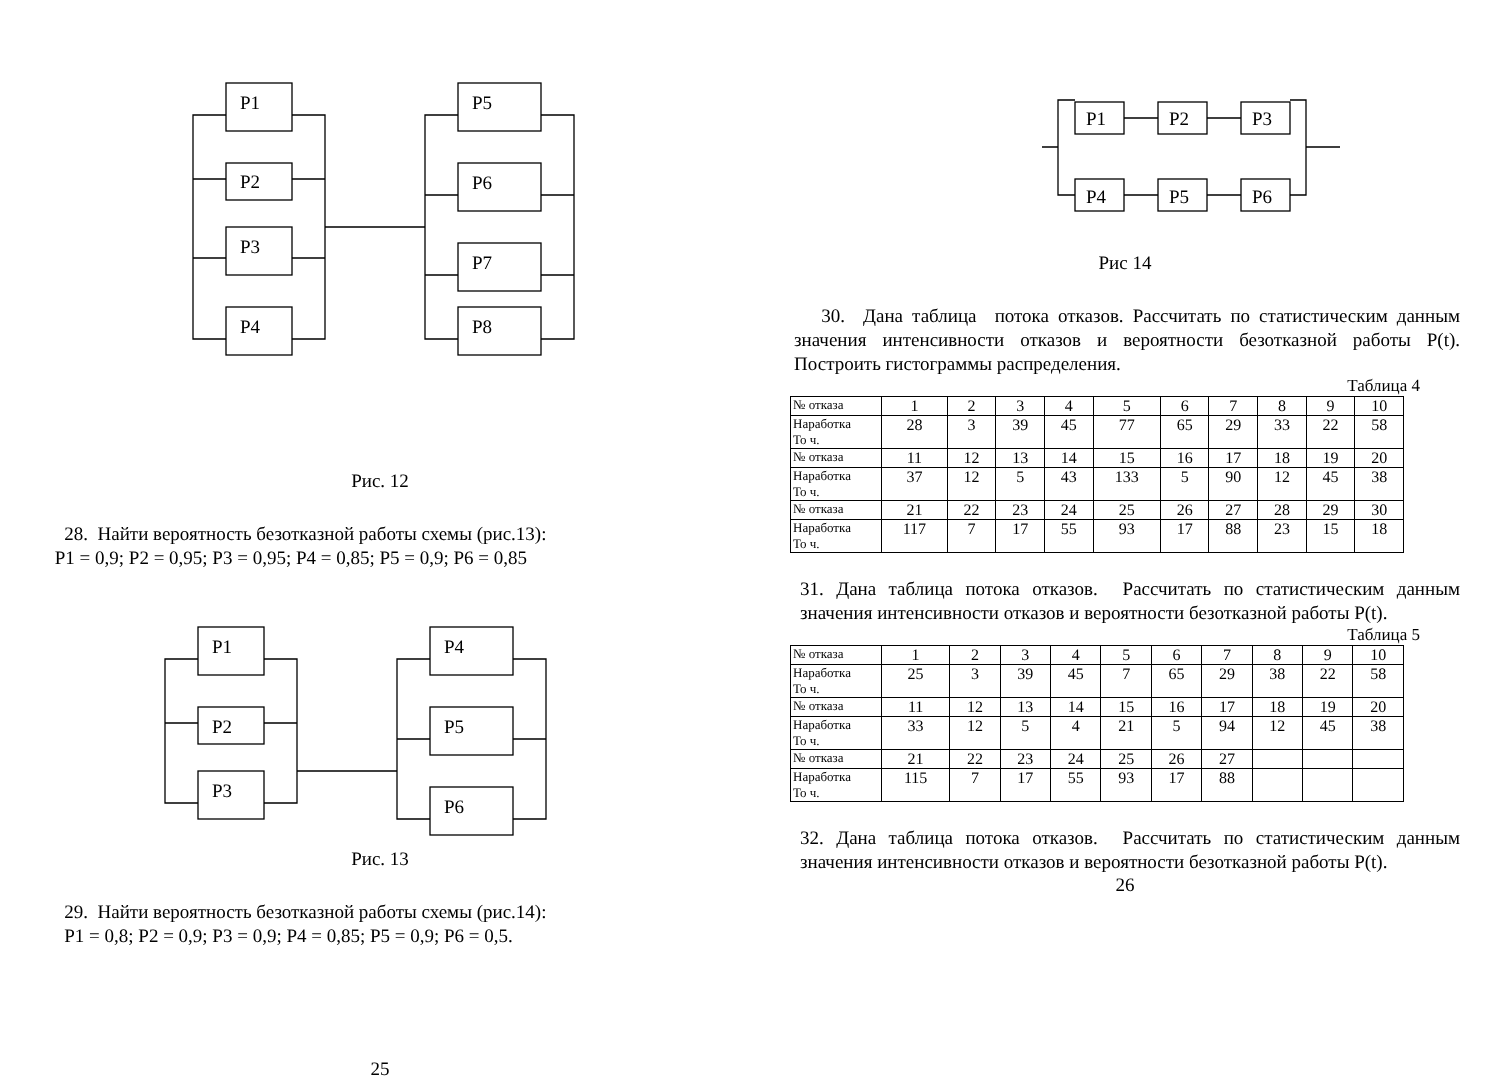P1
P2
P3
P4
P5
P6
P7
P8
Рис. 12
28. Найти вероятность безотказной работы схемы (рис.13):
P1 = 0,9; P2 = 0,95; P3 = 0,95; P4 = 0,85; P5 = 0,9; P6 = 0,85
P1
P2
P3
P4
P5
P6
Рис. 13
29. Найти вероятность безотказной работы схемы (рис.14):
P1 = 0,8; P2 = 0,9; P3 = 0,9; P4 = 0,85; P5 = 0,9; P6 = 0,5.
25
P1
P2
P3
P4
P5
P6
Рис 14
30. Дана таблица потока отказов. Рассчитать по статистическим данным значения интенсивности отказов и вероятности безотказной работы P(t). Построить гистограммы распределения.
Таблица 4
| № отказа | 1 | 2 | 3 | 4 | 5 | 6 | 7 | 8 | 9 | 10 |
| Наработка То ч. | 28 | 3 | 39 | 45 | 77 | 65 | 29 | 33 | 22 | 58 |
| № отказа | 11 | 12 | 13 | 14 | 15 | 16 | 17 | 18 | 19 | 20 |
| Наработка То ч. | 37 | 12 | 5 | 43 | 133 | 5 | 90 | 12 | 45 | 38 |
| № отказа | 21 | 22 | 23 | 24 | 25 | 26 | 27 | 28 | 29 | 30 |
| Наработка То ч. | 117 | 7 | 17 | 55 | 93 | 17 | 88 | 23 | 15 | 18 |
31. Дана таблица потока отказов. Рассчитать по статистическим данным значения интенсивности отказов и вероятности безотказной работы P(t).
Таблица 5
| № отказа | 1 | 2 | 3 | 4 | 5 | 6 | 7 | 8 | 9 | 10 |
| Наработка То ч. | 25 | 3 | 39 | 45 | 7 | 65 | 29 | 38 | 22 | 58 |
| № отказа | 11 | 12 | 13 | 14 | 15 | 16 | 17 | 18 | 19 | 20 |
| Наработка То ч. | 33 | 12 | 5 | 4 | 21 | 5 | 94 | 12 | 45 | 38 |
| № отказа | 21 | 22 | 23 | 24 | 25 | 26 | 27 | | | |
| Наработка То ч. | 115 | 7 | 17 | 55 | 93 | 17 | 88 | | | |
32. Дана таблица потока отказов. Рассчитать по статистическим данным значения интенсивности отказов и вероятности безотказной работы P(t).
26